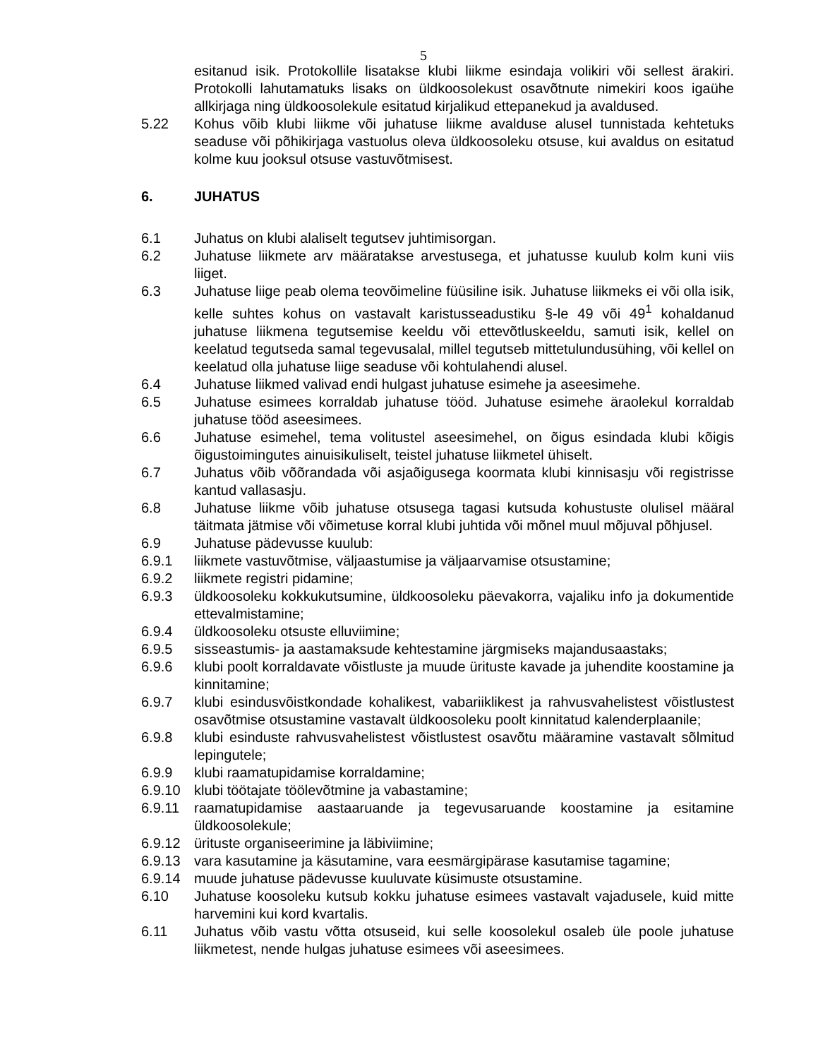5
esitanud isik. Protokollile lisatakse klubi liikme esindaja volikiri või sellest ärakiri. Protokolli lahutamatuks lisaks on üldkoosolekust osavõtnute nimekiri koos igaühe allkirjaga ning üldkoosolekule esitatud kirjalikud ettepanekud ja avaldused.
5.22 Kohus võib klubi liikme või juhatuse liikme avalduse alusel tunnistada kehtetuks seaduse või põhikirjaga vastuolus oleva üldkoosoleku otsuse, kui avaldus on esitatud kolme kuu jooksul otsuse vastuvõtmisest.
6. JUHATUS
6.1 Juhatus on klubi alaliselt tegutsev juhtimisorgan.
6.2 Juhatuse liikmete arv määratakse arvestusega, et juhatusse kuulub kolm kuni viis liiget.
6.3 Juhatuse liige peab olema teovõimeline füüsiline isik. Juhatuse liikmeks ei või olla isik, kelle suhtes kohus on vastavalt karistusseadustiku §-le 49 või 49<sup>1</sup> kohaldanud juhatuse liikmena tegutsemise keeldu või ettevõtluskeeldu, samuti isik, kellel on keelatud tegutseda samal tegevusalal, millel tegutseb mittetulundusühing, või kellel on keelatud olla juhatuse liige seaduse või kohtulahendi alusel.
6.4 Juhatuse liikmed valivad endi hulgast juhatuse esimehe ja aseesimehe.
6.5 Juhatuse esimees korraldab juhatuse tööd. Juhatuse esimehe äraolekul korraldab juhatuse tööd aseesimees.
6.6 Juhatuse esimehel, tema volitustel aseesimehel, on õigus esindada klubi kõigis õigustoimingutes ainuisikuliselt, teistel juhatuse liikmetel ühiselt.
6.7 Juhatus võib võõrandada või asjaõigusega koormata klubi kinnisasju või registrisse kantud vallasasju.
6.8 Juhatuse liikme võib juhatuse otsusega tagasi kutsuda kohustuste olulisel määral täitmata jätmise või võimetuse korral klubi juhtida või mõnel muul mõjuval põhjusel.
6.9 Juhatuse pädevusse kuulub:
6.9.1 liikmete vastuvõtmise, väljaastumise ja väljaarvamise otsustamine;
6.9.2 liikmete registri pidamine;
6.9.3 üldkoosoleku kokkukutsumine, üldkoosoleku päevakorra, vajaliku info ja dokumentide ettevalmistamine;
6.9.4 üldkoosoleku otsuste elluviimine;
6.9.5 sisseastumis- ja aastamaksude kehtestamine järgmiseks majandusaastaks;
6.9.6 klubi poolt korraldavate võistluste ja muude ürituste kavade ja juhendite koostamine ja kinnitamine;
6.9.7 klubi esindusvõistkondade kohalikest, vabariiklikest ja rahvusvahelistest võistlustest osavõtmise otsustamine vastavalt üldkoosoleku poolt kinnitatud kalenderplaanile;
6.9.8 klubi esinduste rahvusvahelistest võistlustest osavõtu määramine vastavalt sõlmitud lepingutele;
6.9.9 klubi raamatupidamise korraldamine;
6.9.10 klubi töötajate töölevõtmine ja vabastamine;
6.9.11 raamatupidamise aastaaruande ja tegevusaruande koostamine ja esitamine üldkoosolekule;
6.9.12 ürituste organiseerimine ja läbiviimine;
6.9.13 vara kasutamine ja käsutamine, vara eesmärgipärase kasutamise tagamine;
6.9.14 muude juhatuse pädevusse kuuluvate küsimuste otsustamine.
6.10 Juhatuse koosoleku kutsub kokku juhatuse esimees vastavalt vajadusele, kuid mitte harvemini kui kord kvartalis.
6.11 Juhatus võib vastu võtta otsuseid, kui selle koosolekul osaleb üle poole juhatuse liikmetest, nende hulgas juhatuse esimees või aseesimees.